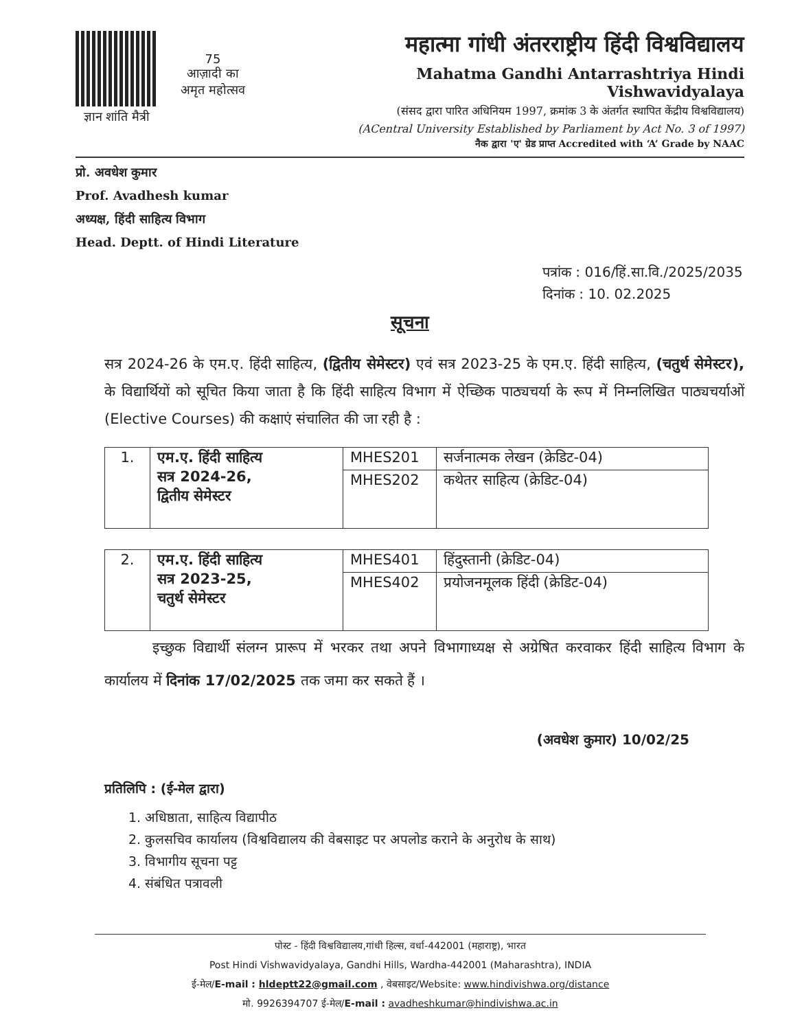ज्ञान शांति मैत्री
75
आज़ादी का
अमृत महोत्सव
महात्मा गांधी अंतरराष्ट्रीय हिंदी विश्वविद्यालय
Mahatma Gandhi Antarrashtriya Hindi Vishwavidyalaya
(संसद द्वारा पारित अधिनियम 1997, क्रमांक 3 के अंतर्गत स्थापित केंद्रीय विश्वविद्यालय)
(ACentral University Established by Parliament by Act No. 3 of 1997)
नैक द्वारा 'ए' ग्रेड प्राप्त Accredited with ‘A’ Grade by NAAC
प्रो. अवधेश कुमार
Prof. Avadhesh kumar
अध्यक्ष, हिंदी साहित्य विभाग
Head. Deptt. of Hindi Literature
पत्रांक : 016/हिं.सा.वि./2025/2035
दिनांक : 10. 02.2025
सूचना
सत्र 2024-26 के एम.ए. हिंदी साहित्य, (द्वितीय सेमेस्टर) एवं सत्र 2023-25 के एम.ए. हिंदी साहित्य, (चतुर्थ सेमेस्टर), के विद्यार्थियों को सूचित किया जाता है कि हिंदी साहित्य विभाग में ऐच्छिक पाठ्यचर्या के रूप में निम्नलिखित पाठ्यचर्याओं (Elective Courses) की कक्षाएं संचालित की जा रही है :
| 1. | एम.ए. हिंदी साहित्य सत्र 2024-26, द्वितीय सेमेस्टर | MHES201 | सर्जनात्मक लेखन (क्रेडिट-04) |
| | | MHES202 | कथेतर साहित्य (क्रेडिट-04) |
| 2. | एम.ए. हिंदी साहित्य सत्र 2023-25, चतुर्थ सेमेस्टर | MHES401 | हिंदुस्तानी (क्रेडिट-04) |
| | | MHES402 | प्रयोजनमूलक हिंदी (क्रेडिट-04) |
इच्छुक विद्यार्थी संलग्न प्रारूप में भरकर तथा अपने विभागाध्यक्ष से अग्रेषित करवाकर हिंदी साहित्य विभाग के कार्यालय में दिनांक 17/02/2025 तक जमा कर सकते हैं ।
(अवधेश कुमार) 10/02/25
प्रतिलिपि : (ई-मेल द्वारा)
1. अधिष्ठाता, साहित्य विद्यापीठ
2. कुलसचिव कार्यालय (विश्वविद्यालय की वेबसाइट पर अपलोड कराने के अनुरोध के साथ)
3. विभागीय सूचना पट्ट
4. संबंधित पत्रावली
पोस्ट - हिंदी विश्वविद्यालय,गांधी हिल्स, वर्धा-442001 (महाराष्ट्र), भारत
Post Hindi Vishwavidyalaya, Gandhi Hills, Wardha-442001 (Maharashtra), INDIA
ई-मेल/E-mail : hldeptt22@gmail.com , वेबसाइट/Website: www.hindivishwa.org/distance
मो. 9926394707 ई-मेल/E-mail : avadheshkumar@hindivishwa.ac.in